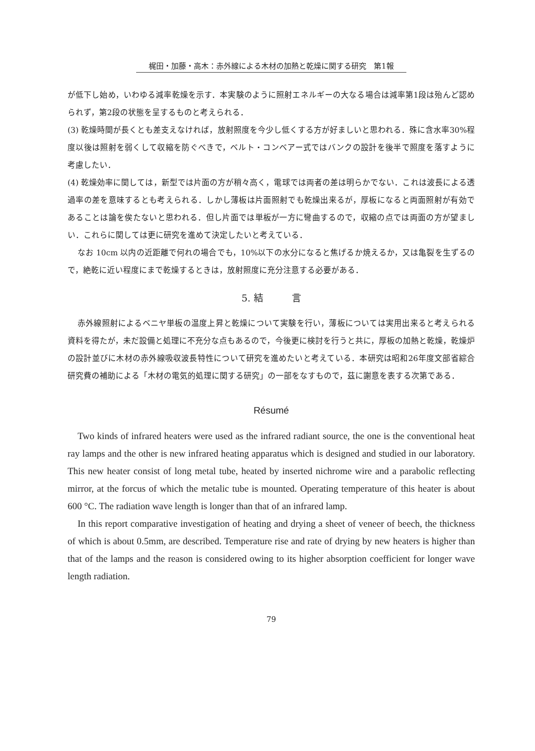梶田・加藤・高木：赤外線による木材の加熱と乾燥に関する研究　第1報
が低下し始め，いわゆる減率乾燥を示す．本実験のように照射エネルギーの大なる場合は減率第1段は殆んど認められず，第2段の状態を呈するものと考えられる．
(3) 乾燥時間が長くとも差支えなければ，放射照度を今少し低くする方が好ましいと思われる．殊に含水率30%程度以後は照射を弱くして収縮を防ぐべきで，ベルト・コンベアー式ではバンクの設計を後半で照度を落すように考慮したい．
(4) 乾燥効率に関しては，新型では片面の方が稍々高く，電球では両者の差は明らかでない．これは波長による透過率の差を意味するとも考えられる．しかし薄板は片面照射でも乾燥出来るが，厚板になると両面照射が有効であることは論を俟たないと思われる．但し片面では単板が一方に彎曲するので，収縮の点では両面の方が望ましい．これらに関しては更に研究を進めて決定したいと考えている．
なお 10cm 以内の近距離で何れの場合でも，10%以下の水分になると焦げるか焼えるか，又は亀裂を生ずるので，絶乾に近い程度にまで乾燥するときは，放射照度に充分注意する必要がある．
5. 結　　　言
赤外線照射によるベニヤ単板の温度上昇と乾燥について実験を行い，薄板については実用出来ると考えられる資料を得たが，未だ設備と処理に不充分な点もあるので，今後更に検討を行うと共に，厚板の加熱と乾燥，乾燥炉の設計並びに木材の赤外線吸収波長特性について研究を進めたいと考えている．本研究は昭和26年度文部省綜合研究費の補助による「木材の電気的処理に関する研究」の一部をなすもので，茲に謝意を表する次第である．
Résumé
Two kinds of infrared heaters were used as the infrared radiant source, the one is the conventional heat ray lamps and the other is new infrared heating apparatus which is designed and studied in our laboratory. This new heater consist of long metal tube, heated by inserted nichrome wire and a parabolic reflecting mirror, at the forcus of which the metalic tube is mounted. Operating temperature of this heater is about 600 °C. The radiation wave length is longer than that of an infrared lamp.
In this report comparative investigation of heating and drying a sheet of veneer of beech, the thickness of which is about 0.5mm, are described. Temperature rise and rate of drying by new heaters is higher than that of the lamps and the reason is considered owing to its higher absorption coefficient for longer wave length radiation.
79